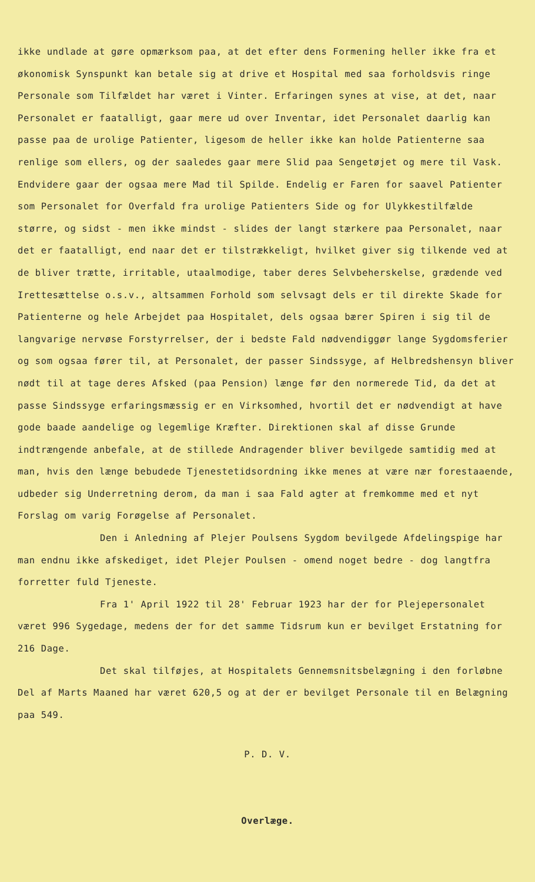ikke undlade at gøre opmærksom paa, at det efter dens Formening heller ikke fra et økonomisk Synspunkt kan betale sig at drive et Hospital med saa forholdsvis ringe Personale som Tilfældet har været i Vinter. Erfaringen synes at vise, at det, naar Personalet er faatalligt, gaar mere ud over Inventar, idet Personalet daarlig kan passe paa de urolige Patienter, ligesom de heller ikke kan holde Patienterne saa renlige som ellers, og der saaledes gaar mere Slid paa Sengetøjet og mere til Vask. Endvidere gaar der ogsaa mere Mad til Spilde. Endelig er Faren for saavel Patienter som Personalet for Overfald fra urolige Patienters Side og for Ulykkestilfælde større, og sidst - men ikke mindst - slides der langt stærkere paa Personalet, naar det er faatalligt, end naar det er tilstrækkeligt, hvilket giver sig tilkende ved at de bliver trætte, irritable, utaalmodige, taber deres Selvbeherskelse, grædende ved Irettesættelse o.s.v., altsammen Forhold som selvsagt dels er til direkte Skade for Patienterne og hele Arbejdet paa Hospitalet, dels ogsaa bærer Spiren i sig til de langvarige nervøse Forstyrrelser, der i bedste Fald nødvendiggør lange Sygdomsferier og som ogsaa fører til, at Personalet, der passer Sindssyge, af Helbredshensyn bliver nødt til at tage deres Afsked (paa Pension) længe før den normerede Tid, da det at passe Sindssyge erfaringsmæssig er en Virksomhed, hvortil det er nødvendigt at have gode baade aandelige og legemlige Kræfter. Direktionen skal af disse Grunde indtrængende anbefale, at de stillede Andragender bliver bevilgede samtidig med at man, hvis den længe bebudede Tjenestetidsordning ikke menes at være nær forestaaende, udbeder sig Underretning derom, da man i saa Fald agter at fremkomme med et nyt Forslag om varig Forøgelse af Personalet.
Den i Anledning af Plejer Poulsens Sygdom bevilgede Afdelingspige har man endnu ikke afskediget, idet Plejer Poulsen - omend noget bedre - dog langtfra forretter fuld Tjeneste.
Fra 1' April 1922 til 28' Februar 1923 har der for Plejepersonalet været 996 Sygedage, medens der for det samme Tidsrum kun er bevilget Erstatning for 216 Dage.
Det skal tilføjes, at Hospitalets Gennemsnitsbelægning i den forløbne Del af Marts Maaned har været 620,5 og at der er bevilget Personale til en Belægning paa 549.
P. D. V.
Overlæge.